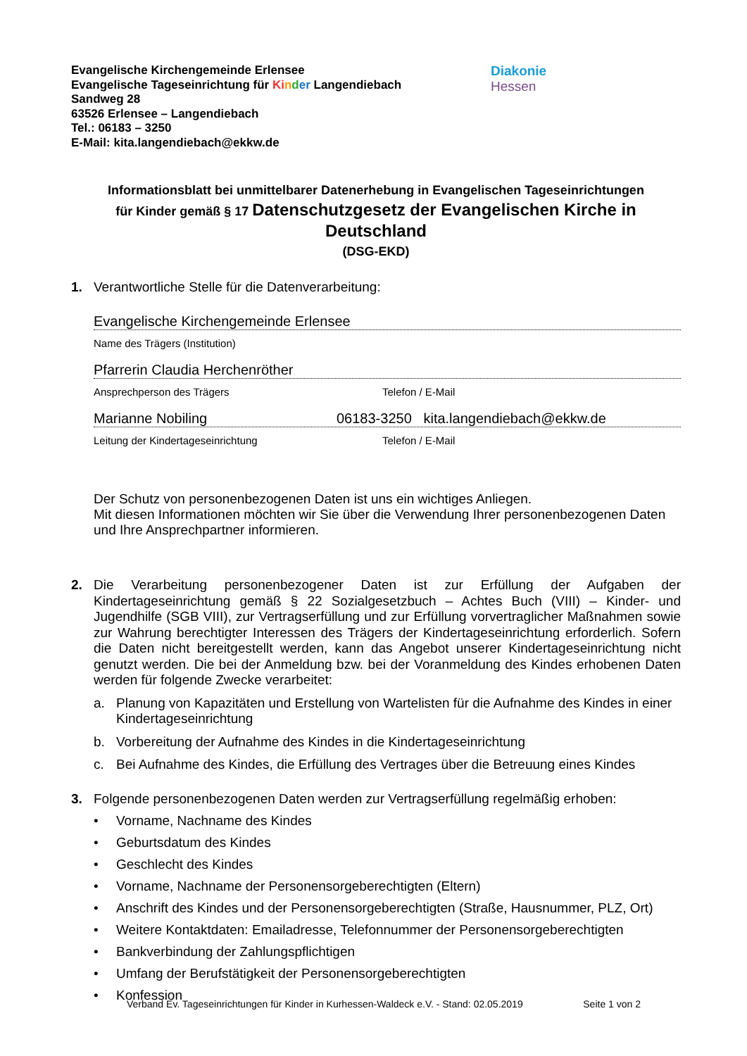Evangelische Kirchengemeinde Erlensee
Evangelische Tageseinrichtung für Ki nder Langendiebach
Sandweg 28
63526 Erlensee – Langendiebach
Tel.: 06183 – 3250
E-Mail: kita.langendiebach@ekkw.de
Diakonie
Hessen
Informationsblatt bei unmittelbarer Datenerhebung in Evangelischen Tageseinrichtungen
für Kinder gemäß § 17 Datenschutzgesetz der Evangelischen Kirche in Deutschland
(DSG-EKD)
1. Verantwortliche Stelle für die Datenverarbeitung:
Evangelische Kirchengemeinde Erlensee
Name des Trägers (Institution)
Pfarrerin Claudia Herchenröther
Ansprechperson des Trägers Telefon / E-Mail
Marianne Nobiling 06183-3250 kita.langendiebach@ekkw.de
Leitung der Kindertageseinrichtung Telefon / E-Mail
Der Schutz von personenbezogenen Daten ist uns ein wichtiges Anliegen.
Mit diesen Informationen möchten wir Sie über die Verwendung Ihrer personenbezogenen Daten und Ihre Ansprechpartner informieren.
2.
Die Verarbeitung personenbezogener Daten ist zur Erfüllung der Aufgaben der Kindertageseinrichtung gemäß § 22 Sozialgesetzbuch – Achtes Buch (VIII) – Kinder- und Jugendhilfe (SGB VIII), zur Vertragserfüllung und zur Erfüllung vorvertraglicher Maßnahmen sowie zur Wahrung berechtigter Interessen des Trägers der Kindertageseinrichtung erforderlich. Sofern die Daten nicht bereitgestellt werden, kann das Angebot unserer Kindertageseinrichtung nicht genutzt werden. Die bei der Anmeldung bzw. bei der Voranmeldung des Kindes erhobenen Daten werden für folgende Zwecke verarbeitet:
a. Planung von Kapazitäten und Erstellung von Wartelisten für die Aufnahme des Kindes in einer Kindertageseinrichtung
b. Vorbereitung der Aufnahme des Kindes in die Kindertageseinrichtung
c. Bei Aufnahme des Kindes, die Erfüllung des Vertrages über die Betreuung eines Kindes
3. Folgende personenbezogenen Daten werden zur Vertragserfüllung regelmäßig erhoben:
• Vorname, Nachname des Kindes
• Geburtsdatum des Kindes
• Geschlecht des Kindes
• Vorname, Nachname der Personensorgeberechtigten (Eltern)
• Anschrift des Kindes und der Personensorgeberechtigten (Straße, Hausnummer, PLZ, Ort)
• Weitere Kontaktdaten: Emailadresse, Telefonnummer der Personensorgeberechtigten
• Bankverbindung der Zahlungspflichtigen
• Umfang der Berufstätigkeit der Personensorgeberechtigten
• Konfession
Verband Ev. Tageseinrichtungen für Kinder in Kurhessen-Waldeck e.V. - Stand: 02.05.2019 Seite 1 von 2